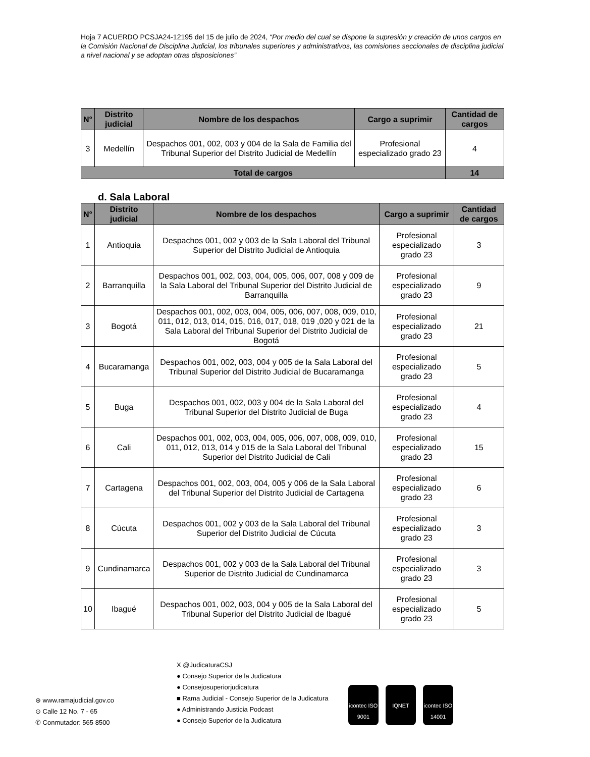Hoja 7 ACUERDO PCSJA24-12195 del 15 de julio de 2024, “Por medio del cual se dispone la supresión y creación de unos cargos en la Comisión Nacional de Disciplina Judicial, los tribunales superiores y administrativos, las comisiones seccionales de disciplina judicial a nivel nacional y se adoptan otras disposiciones”
| N° | Distrito judicial | Nombre de los despachos | Cargo a suprimir | Cantidad de cargos |
| --- | --- | --- | --- | --- |
| 3 | Medellín | Despachos 001, 002, 003 y 004 de la Sala de Familia del Tribunal Superior del Distrito Judicial de Medellín | Profesional especializado grado 23 | 4 |
| Total de cargos | | | | 14 |
d. Sala Laboral
| N° | Distrito judicial | Nombre de los despachos | Cargo a suprimir | Cantidad de cargos |
| --- | --- | --- | --- | --- |
| 1 | Antioquia | Despachos 001, 002 y 003 de la Sala Laboral del Tribunal Superior del Distrito Judicial de Antioquia | Profesional especializado grado 23 | 3 |
| 2 | Barranquilla | Despachos 001, 002, 003, 004, 005, 006, 007, 008 y 009 de la Sala Laboral del Tribunal Superior del Distrito Judicial de Barranquilla | Profesional especializado grado 23 | 9 |
| 3 | Bogotá | Despachos 001, 002, 003, 004, 005, 006, 007, 008, 009, 010, 011, 012, 013, 014, 015, 016, 017, 018, 019 ,020 y 021 de la Sala Laboral del Tribunal Superior del Distrito Judicial de Bogotá | Profesional especializado grado 23 | 21 |
| 4 | Bucaramanga | Despachos 001, 002, 003, 004 y 005 de la Sala Laboral del Tribunal Superior del Distrito Judicial de Bucaramanga | Profesional especializado grado 23 | 5 |
| 5 | Buga | Despachos 001, 002, 003 y 004 de la Sala Laboral del Tribunal Superior del Distrito Judicial de Buga | Profesional especializado grado 23 | 4 |
| 6 | Cali | Despachos 001, 002, 003, 004, 005, 006, 007, 008, 009, 010, 011, 012, 013, 014 y 015 de la Sala Laboral del Tribunal Superior del Distrito Judicial de Cali | Profesional especializado grado 23 | 15 |
| 7 | Cartagena | Despachos 001, 002, 003, 004, 005 y 006 de la Sala Laboral del Tribunal Superior del Distrito Judicial de Cartagena | Profesional especializado grado 23 | 6 |
| 8 | Cúcuta | Despachos 001, 002 y 003 de la Sala Laboral del Tribunal Superior del Distrito Judicial de Cúcuta | Profesional especializado grado 23 | 3 |
| 9 | Cundinamarca | Despachos 001, 002 y 003 de la Sala Laboral del Tribunal Superior de Distrito Judicial de Cundinamarca | Profesional especializado grado 23 | 3 |
| 10 | Ibagué | Despachos 001, 002, 003, 004 y 005 de la Sala Laboral del Tribunal Superior del Distrito Judicial de Ibagué | Profesional especializado grado 23 | 5 |
⊕ www.ramajudicial.gov.co
⊙ Calle 12 No. 7 - 65
✆ Conmutador: 565 8500
X @JudicaturaCSJ
● Consejo Superior de la Judicatura
● Consejosuperiorjudicatura
■ Rama Judicial - Consejo Superior de la Judicatura
● Administrando Justicia Podcast
● Consejo Superior de la Judicatura
icontec ISO 9001
IQNET icontec ISO 14001